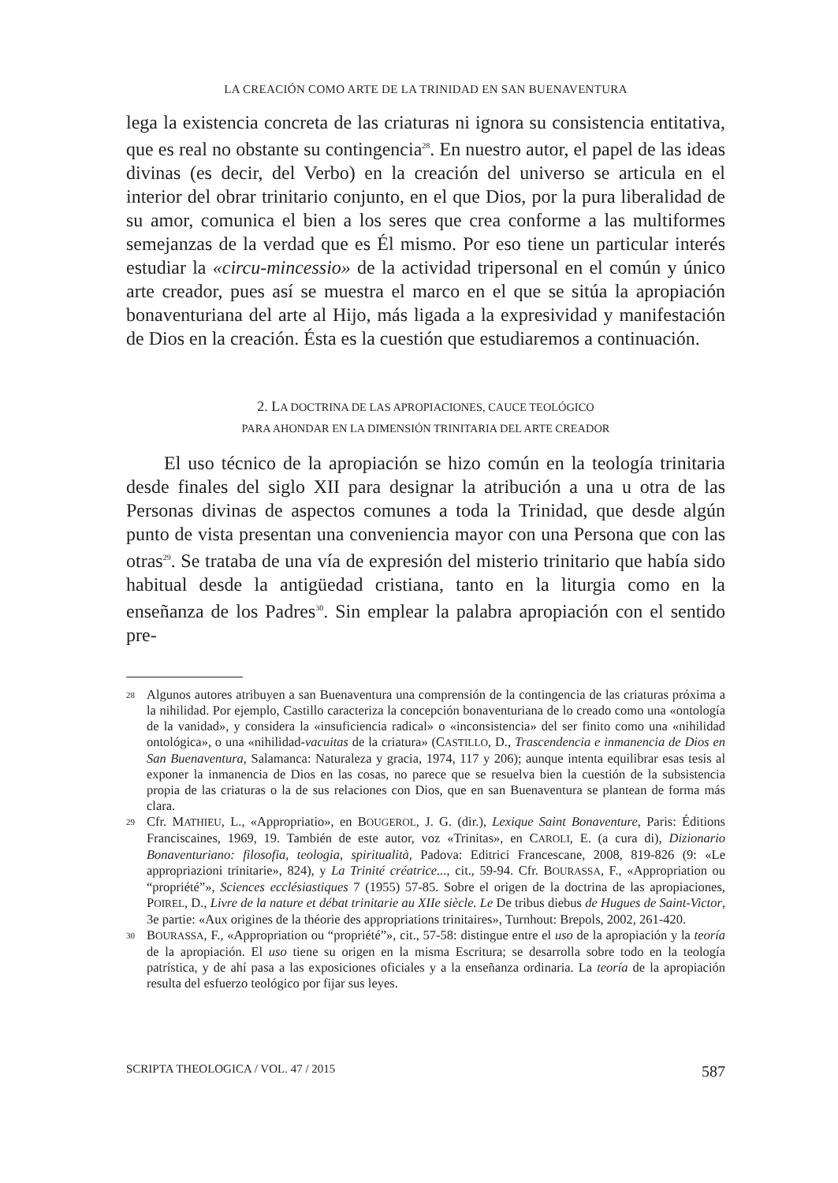LA CREACIÓN COMO ARTE DE LA TRINIDAD EN SAN BUENAVENTURA
lega la existencia concreta de las criaturas ni ignora su consistencia entitativa, que es real no obstante su contingencia<sup>28</sup>. En nuestro autor, el papel de las ideas divinas (es decir, del Verbo) en la creación del universo se articula en el interior del obrar trinitario conjunto, en el que Dios, por la pura liberalidad de su amor, comunica el bien a los seres que crea conforme a las multiformes semejanzas de la verdad que es Él mismo. Por eso tiene un particular interés estudiar la «circu-mincessio» de la actividad tripersonal en el común y único arte creador, pues así se muestra el marco en el que se sitúa la apropiación bonaventuriana del arte al Hijo, más ligada a la expresividad y manifestación de Dios en la creación. Ésta es la cuestión que estudiaremos a continuación.
2. LA DOCTRINA DE LAS APROPIACIONES, CAUCE TEOLÓGICO
PARA AHONDAR EN LA DIMENSIÓN TRINITARIA DEL ARTE CREADOR
El uso técnico de la apropiación se hizo común en la teología trinitaria desde finales del siglo XII para designar la atribución a una u otra de las Personas divinas de aspectos comunes a toda la Trinidad, que desde algún punto de vista presentan una conveniencia mayor con una Persona que con las otras<sup>29</sup>. Se trataba de una vía de expresión del misterio trinitario que había sido habitual desde la antigüedad cristiana, tanto en la liturgia como en la enseñanza de los Padres<sup>30</sup>. Sin emplear la palabra apropiación con el sentido pre-
<sup>28</sup>
Algunos autores atribuyen a san Buenaventura una comprensión de la contingencia de las criaturas próxima a la nihilidad. Por ejemplo, Castillo caracteriza la concepción bonaventuriana de lo creado como una «ontología de la vanidad», y considera la «insuficiencia radical» o «inconsistencia» del ser finito como una «nihilidad ontológica», o una «nihilidad-vacuitas de la criatura» (CASTILLO, D., Trascendencia e inmanencia de Dios en San Buenaventura, Salamanca: Naturaleza y gracia, 1974, 117 y 206); aunque intenta equilibrar esas tesis al exponer la inmanencia de Dios en las cosas, no parece que se resuelva bien la cuestión de la subsistencia propia de las criaturas o la de sus relaciones con Dios, que en san Buenaventura se plantean de forma más clara.
<sup>29</sup>
Cfr. MATHIEU, L., «Appropriatio», en BOUGEROL, J. G. (dir.), Lexique Saint Bonaventure, Paris: Éditions Franciscaines, 1969, 19. También de este autor, voz «Trinitas», en CAROLI, E. (a cura di), Dizionario Bonaventuriano: filosofia, teologia, spiritualità, Padova: Editrici Francescane, 2008, 819-826 (9: «Le appropriazioni trinitarie», 824), y La Trinité créatrice..., cit., 59-94. Cfr. BOURASSA, F., «Appropriation ou “propriété”», Sciences ecclésiastiques 7 (1955) 57-85. Sobre el origen de la doctrina de las apropiaciones, POIREL, D., Livre de la nature et débat trinitarie au XIIe siècle. Le De tribus diebus de Hugues de Saint-Victor, 3e partie: «Aux origines de la théorie des appropriations trinitaires», Turnhout: Brepols, 2002, 261-420.
<sup>30</sup>
BOURASSA, F., «Appropriation ou “propriété”», cit., 57-58: distingue entre el uso de la apropiación y la teoría de la apropiación. El uso tiene su origen en la misma Escritura; se desarrolla sobre todo en la teología patrística, y de ahí pasa a las exposiciones oficiales y a la enseñanza ordinaria. La teoría de la apropiación resulta del esfuerzo teológico por fijar sus leyes.
SCRIPTA THEOLOGICA / VOL. 47 / 2015 587